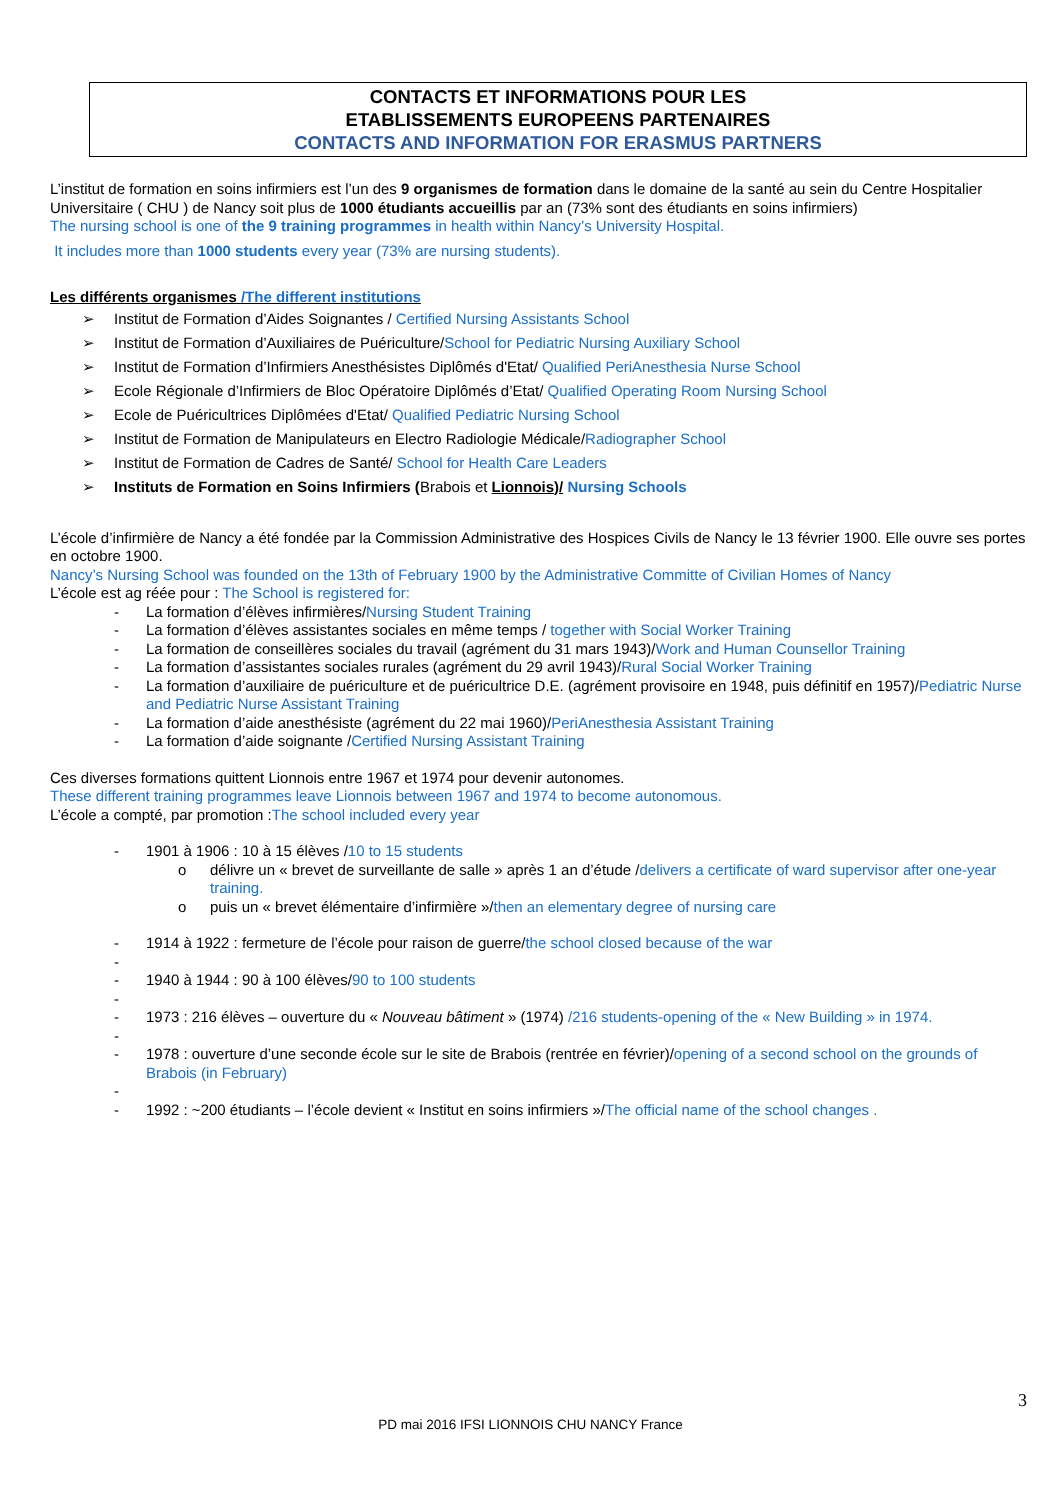CONTACTS ET INFORMATIONS POUR LES
ETABLISSEMENTS EUROPEENS PARTENAIRES
CONTACTS AND INFORMATION FOR ERASMUS PARTNERS
L’institut de formation en soins infirmiers est l’un des 9 organismes de formation dans le domaine de la santé au sein du Centre Hospitalier Universitaire ( CHU ) de Nancy soit plus de 1000 étudiants accueillis par an (73% sont des étudiants en soins infirmiers)
The nursing school is one of the 9 training programmes in health within Nancy’s University Hospital.
It includes more than 1000 students every year (73% are nursing students).
Les différents organismes /The different institutions
➢ Institut de Formation d’Aides Soignantes / Certified Nursing Assistants School
➢ Institut de Formation d’Auxiliaires de Puériculture/School for Pediatric Nursing Auxiliary School
➢ Institut de Formation d’Infirmiers Anesthésistes Diplômés d'Etat/ Qualified PeriAnesthesia Nurse School
➢ Ecole Régionale d’Infirmiers de Bloc Opératoire Diplômés d’Etat/ Qualified Operating Room Nursing School
➢ Ecole de Puéricultrices Diplômées d'Etat/ Qualified Pediatric Nursing School
➢ Institut de Formation de Manipulateurs en Electro Radiologie Médicale/Radiographer School
➢ Institut de Formation de Cadres de Santé/ School for Health Care Leaders
➢ Instituts de Formation en Soins Infirmiers (Brabois et Lionnois)/ Nursing Schools
L’école d’infirmière de Nancy a été fondée par la Commission Administrative des Hospices Civils de Nancy le 13 février 1900. Elle ouvre ses portes en octobre 1900.
Nancy’s Nursing School was founded on the 13th of February 1900 by the Administrative Committe of Civilian Homes of Nancy
L’école est ag réée pour : The School is registered for:
- La formation d’élèves infirmières/Nursing Student Training
- La formation d’élèves assistantes sociales en même temps / together with Social Worker Training
- La formation de conseillères sociales du travail (agrément du 31 mars 1943)/Work and Human Counsellor Training
- La formation d’assistantes sociales rurales (agrément du 29 avril 1943)/Rural Social Worker Training
- La formation d’auxiliaire de puériculture et de puéricultrice D.E. (agrément provisoire en 1948, puis définitif en 1957)/Pediatric Nurse and Pediatric Nurse Assistant Training
- La formation d’aide anesthésiste (agrément du 22 mai 1960)/PeriAnesthesia Assistant Training
- La formation d’aide soignante /Certified Nursing Assistant Training
Ces diverses formations quittent Lionnois entre 1967 et 1974 pour devenir autonomes.
These different training programmes leave Lionnois between 1967 and 1974 to become autonomous.
L’école a compté, par promotion :The school included every year
- 1901 à 1906 : 10 à 15 élèves /10 to 15 students
o délivre un « brevet de surveillante de salle » après 1 an d’étude /delivers a certificate of ward supervisor after one-year training.
o puis un « brevet élémentaire d’infirmière »/then an elementary degree of nursing care
- 1914 à 1922 : fermeture de l’école pour raison de guerre/the school closed because of the war
-
- 1940 à 1944 : 90 à 100 élèves/90 to 100 students
-
- 1973 : 216 élèves – ouverture du « Nouveau bâtiment » (1974) /216 students-opening of the « New Building » in 1974.
-
- 1978 : ouverture d’une seconde école sur le site de Brabois (rentrée en février)/opening of a second school on the grounds of Brabois (in February)
-
- 1992 : ~200 étudiants – l’école devient « Institut en soins infirmiers »/The official name of the school changes .
3
PD mai 2016 IFSI LIONNOIS CHU NANCY France